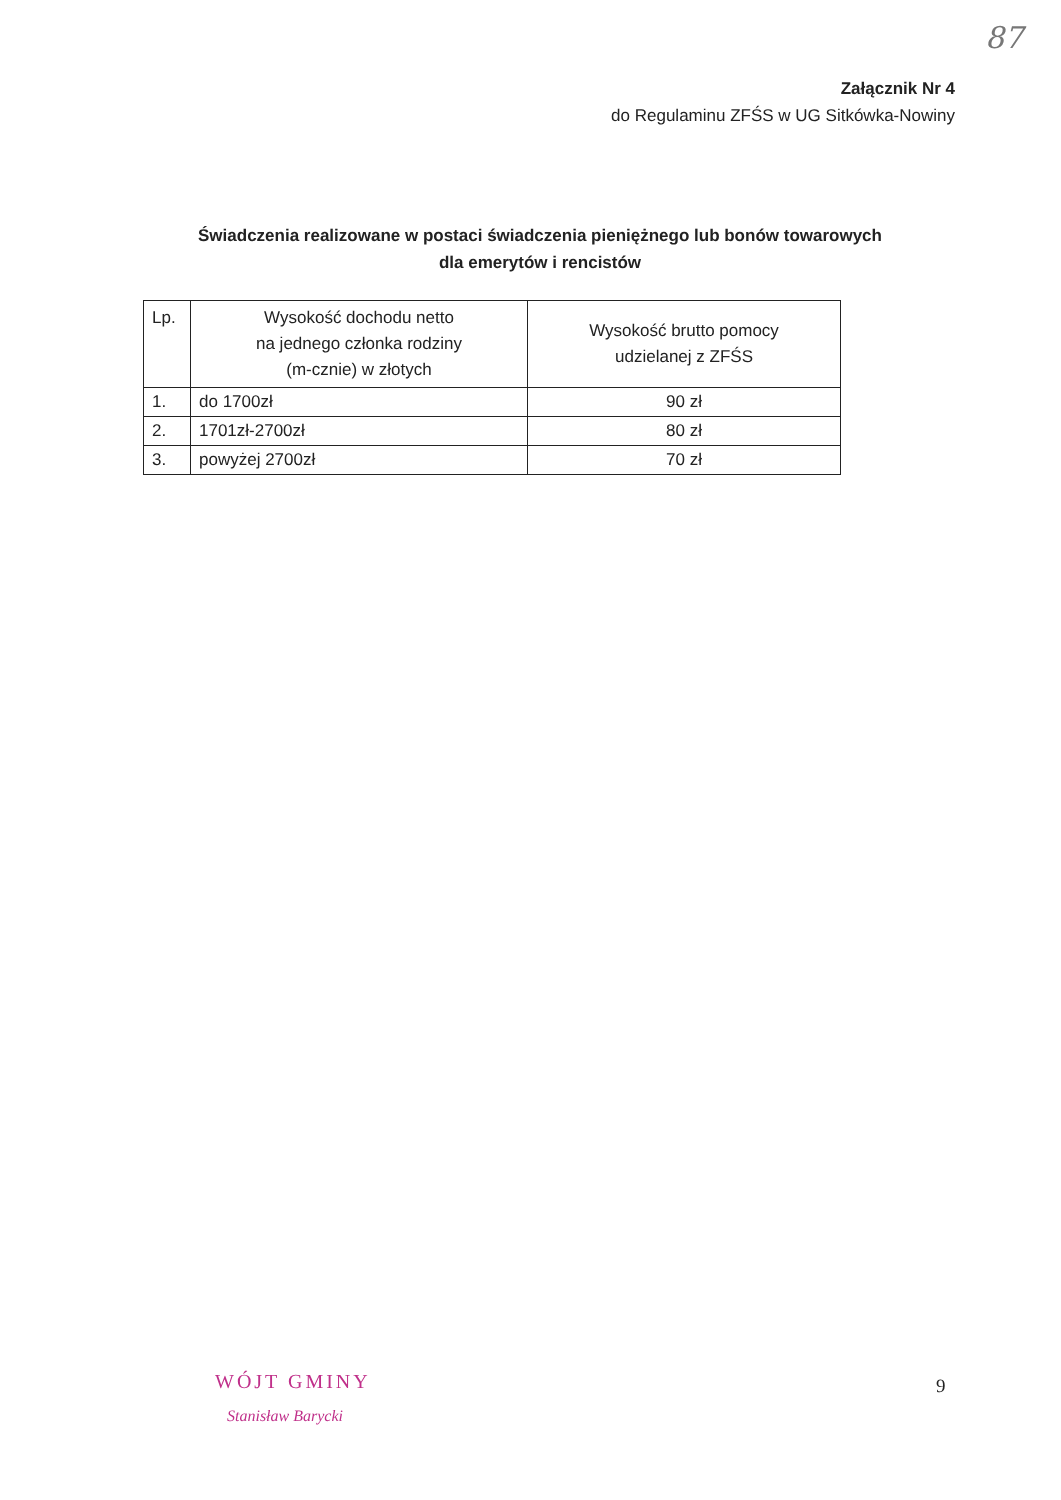87
Załącznik Nr 4
do Regulaminu ZFŚS w UG Sitkówka-Nowiny
Świadczenia realizowane w postaci świadczenia pieniężnego lub bonów towarowych
dla emerytów i rencistów
| Lp. | Wysokość dochodu netto na jednego członka rodziny (m-cznie) w złotych | Wysokość brutto pomocy udzielanej z ZFŚS |
| --- | --- | --- |
| 1. | do 1700zł | 90 zł |
| 2. | 1701zł-2700zł | 80 zł |
| 3. | powyżej 2700zł | 70 zł |
WÓJT GMINY
Stanisław Barycki
9